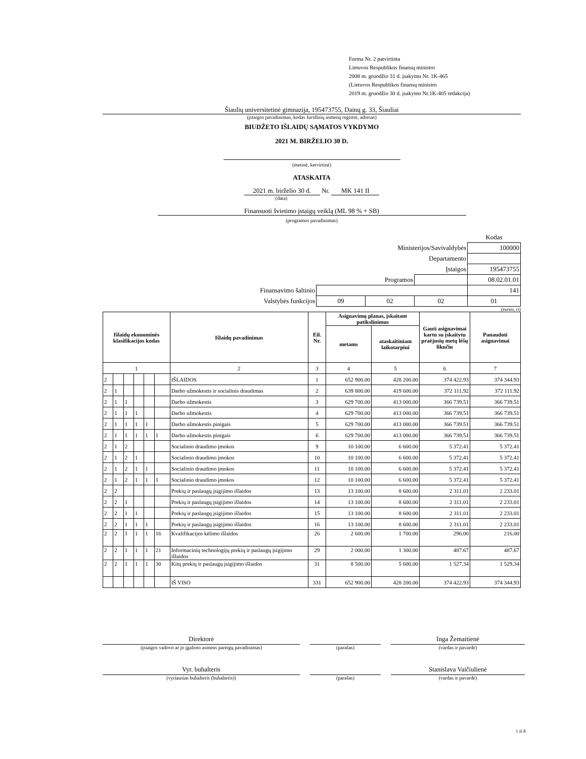Forma Nr. 2 patvirtinta
Lietuvos Respublikos finansų ministro
2008 m. gruodžio 31 d. įsakymu Nr. 1K-465
(Lietuvos Respublikos finansų ministro
2019 m. gruodžio 30 d. įsakymo Nr.1K-405 redakcija)
Šiaulių universitetinė gimnazija, 195473755, Dainų g. 33, Šiauliai
(įstaigos pavadinimas, kodas Juridinių asmenų registre, adresas)
BIUDŽETO IŠLAIDŲ SĄMATOS VYKDYMO
2021 M. BIRŽELIO 30 D.
(metinė, ketvirtinė)
ATASKAITA
2021 m. birželio 30 d. Nr. MK 141 II
(data)
Finansuoti švietimo įstaigų veiklą (ML 98 % + SB)
(programos pavadinimas)
| | | | | Kodas |
| Ministerijos/Savivaldybės | | | | 100000 |
| Departamento | | | | |
| Įstaigos | | | | 195473755 |
| Programos | | | | 08.02.01.01 |
| Finansavimo šaltinio | | | | 141 |
| Valstybės funkcijos | 09 | 02 | 02 | 01 |
(eurais, ct)
| Išlaidų ekonominės klasifikacijos kodas | | | | | | Išlaidų pavadinimas | Eil. Nr. | Asignavimų planas, įskaitant patikslinimus | | Gauti asignavimai kartu su įskaitytu praėjusių metų lėšų likučiu | Panaudoti asignavimai |
| --- | --- | --- | --- | --- | --- | --- | --- | --- | --- | --- | --- |
| | | | | | | | | metams | ataskaitiniam laikotarpiui | | |
| 1 | | | | | | 2 | 3 | 4 | 5 | 6 | 7 |
| 2 | | | | | | IŠLAIDOS | 1 | 652 900.00 | 428 200.00 | 374 422.93 | 374 344.93 |
| 2 | 1 | | | | | Darbo užmokestis ir socialinis draudimas | 2 | 639 800.00 | 419 600.00 | 372 111.92 | 372 111.92 |
| 2 | 1 | 1 | | | | Darbo užmokestis | 3 | 629 700.00 | 413 000.00 | 366 739.51 | 366 739.51 |
| 2 | 1 | 1 | 1 | | | Darbo užmokestis | 4 | 629 700.00 | 413 000.00 | 366 739.51 | 366 739.51 |
| 2 | 1 | 1 | 1 | 1 | | Darbo užmokestis pinigais | 5 | 629 700.00 | 413 000.00 | 366 739.51 | 366 739.51 |
| 2 | 1 | 1 | 1 | 1 | 1 | Darbo užmokestis pinigais | 6 | 629 700.00 | 413 000.00 | 366 739.51 | 366 739.51 |
| 2 | 1 | 2 | | | | Socialinio draudimo įmokos | 9 | 10 100.00 | 6 600.00 | 5 372.41 | 5 372.41 |
| 2 | 1 | 2 | 1 | | | Socialinio draudimo įmokos | 10 | 10 100.00 | 6 600.00 | 5 372.41 | 5 372.41 |
| 2 | 1 | 2 | 1 | 1 | | Socialinio draudimo įmokos | 11 | 10 100.00 | 6 600.00 | 5 372.41 | 5 372.41 |
| 2 | 1 | 2 | 1 | 1 | 1 | Socialinio draudimo įmokos | 12 | 10 100.00 | 6 600.00 | 5 372.41 | 5 372.41 |
| 2 | 2 | | | | | Prekių ir paslaugų įsigijimo išlaidos | 13 | 13 100.00 | 8 600.00 | 2 311.01 | 2 233.01 |
| 2 | 2 | 1 | | | | Prekių ir paslaugų įsigijimo išlaidos | 14 | 13 100.00 | 8 600.00 | 2 311.01 | 2 233.01 |
| 2 | 2 | 1 | 1 | | | Prekių ir paslaugų įsigijimo išlaidos | 15 | 13 100.00 | 8 600.00 | 2 311.01 | 2 233.01 |
| 2 | 2 | 1 | 1 | 1 | | Prekių ir paslaugų įsigijimo išlaidos | 16 | 13 100.00 | 8 600.00 | 2 311.01 | 2 233.01 |
| 2 | 2 | 1 | 1 | 1 | 16 | Kvalifikacijos kėlimo išlaidos | 26 | 2 600.00 | 1 700.00 | 296.00 | 216.00 |
| 2 | 2 | 1 | 1 | 1 | 21 | Informacinių technologijų prekių ir paslaugų įsigijimo išlaidos | 29 | 2 000.00 | 1 300.00 | 487.67 | 487.67 |
| 2 | 2 | 1 | 1 | 1 | 30 | Kitų prekių ir paslaugų įsigijimo išlaidos | 31 | 8 500.00 | 5 600.00 | 1 527.34 | 1 529.34 |
| | | | | | | IŠ VISO | 331 | 652 900.00 | 428 200.00 | 374 422.93 | 374 344.93 |
Direktorė
(įstaigos vadovo ar jo įgalioto asmens pareigų pavadinimas)
(parašas)
Inga Žemaitienė
(vardas ir pavardė)
Vyr. buhalteris
(vyriausias buhalteris (buhalteris))
(parašas)
Stanislava Vaičiulienė
(vardas ir pavardė)
1 iš 8